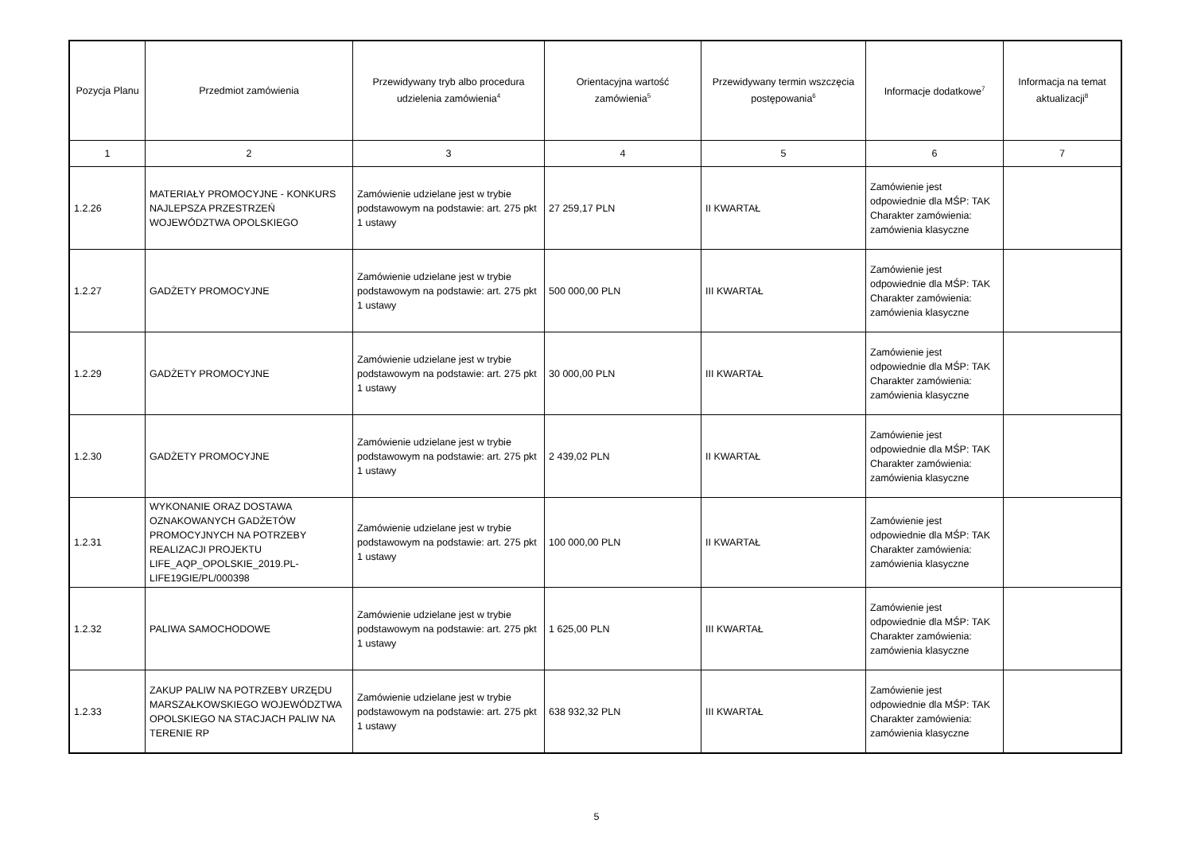| Pozycja Planu | Przedmiot zamówienia | Przewidywany tryb albo procedura udzielenia zamówienia<sup>4</sup> | Orientacyjna wartość zamówienia<sup>5</sup> | Przewidywany termin wszczęcia postępowania<sup>6</sup> | Informacje dodatkowe<sup>7</sup> | Informacja na temat aktualizacji<sup>8</sup> |
| --- | --- | --- | --- | --- | --- | --- |
| 1 | 2 | 3 | 4 | 5 | 6 | 7 |
| 1.2.26 | MATERIAŁY PROMOCYJNE - KONKURS NAJLEPSZA PRZESTRZEŃ WOJEWÓDZTWA OPOLSKIEGO | Zamówienie udzielane jest w trybie podstawowym na podstawie: art. 275 pkt 1 ustawy | 27 259,17 PLN | II KWARTAŁ | Zamówienie jest odpowiednie dla MŚP: TAK Charakter zamówienia: zamówienia klasyczne | |
| 1.2.27 | GADŻETY PROMOCYJNE | Zamówienie udzielane jest w trybie podstawowym na podstawie: art. 275 pkt 1 ustawy | 500 000,00 PLN | III KWARTAŁ | Zamówienie jest odpowiednie dla MŚP: TAK Charakter zamówienia: zamówienia klasyczne | |
| 1.2.29 | GADŻETY PROMOCYJNE | Zamówienie udzielane jest w trybie podstawowym na podstawie: art. 275 pkt 1 ustawy | 30 000,00 PLN | III KWARTAŁ | Zamówienie jest odpowiednie dla MŚP: TAK Charakter zamówienia: zamówienia klasyczne | |
| 1.2.30 | GADŻETY PROMOCYJNE | Zamówienie udzielane jest w trybie podstawowym na podstawie: art. 275 pkt 1 ustawy | 2 439,02 PLN | II KWARTAŁ | Zamówienie jest odpowiednie dla MŚP: TAK Charakter zamówienia: zamówienia klasyczne | |
| 1.2.31 | WYKONANIE ORAZ DOSTAWA OZNAKOWANYCH GADŻETÓW PROMOCYJNYCH NA POTRZEBY REALIZACJI PROJEKTU LIFE_AQP_OPOLSKIE_2019.PL-LIFE19GIE/PL/000398 | Zamówienie udzielane jest w trybie podstawowym na podstawie: art. 275 pkt 1 ustawy | 100 000,00 PLN | II KWARTAŁ | Zamówienie jest odpowiednie dla MŚP: TAK Charakter zamówienia: zamówienia klasyczne | |
| 1.2.32 | PALIWA SAMOCHODOWE | Zamówienie udzielane jest w trybie podstawowym na podstawie: art. 275 pkt 1 ustawy | 1 625,00 PLN | III KWARTAŁ | Zamówienie jest odpowiednie dla MŚP: TAK Charakter zamówienia: zamówienia klasyczne | |
| 1.2.33 | ZAKUP PALIW NA POTRZEBY URZĘDU MARSZAŁKOWSKIEGO WOJEWÓDZTWA OPOLSKIEGO NA STACJACH PALIW NA TERENIE RP | Zamówienie udzielane jest w trybie podstawowym na podstawie: art. 275 pkt 1 ustawy | 638 932,32 PLN | III KWARTAŁ | Zamówienie jest odpowiednie dla MŚP: TAK Charakter zamówienia: zamówienia klasyczne | |
5